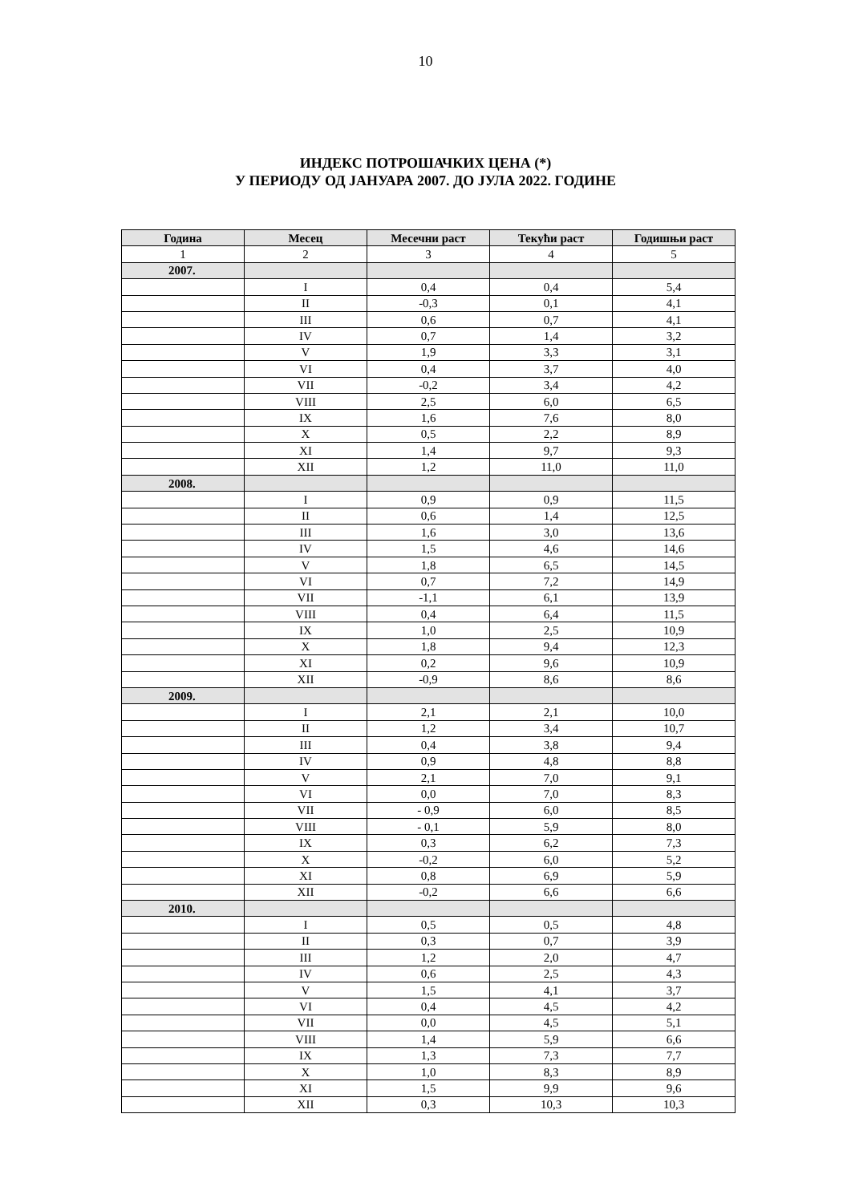10
ИНДЕКС ПОТРОШАЧКИХ ЦЕНА (*)
У ПЕРИОДУ ОД ЈАНУАРА 2007. ДО ЈУЛА 2022. ГОДИНЕ
| Година | Месец | Месечни раст | Текући раст | Годишњи раст |
| --- | --- | --- | --- | --- |
| 1 | 2 | 3 | 4 | 5 |
| 2007. | | | | |
| | I | 0,4 | 0,4 | 5,4 |
| | II | -0,3 | 0,1 | 4,1 |
| | III | 0,6 | 0,7 | 4,1 |
| | IV | 0,7 | 1,4 | 3,2 |
| | V | 1,9 | 3,3 | 3,1 |
| | VI | 0,4 | 3,7 | 4,0 |
| | VII | -0,2 | 3,4 | 4,2 |
| | VIII | 2,5 | 6,0 | 6,5 |
| | IX | 1,6 | 7,6 | 8,0 |
| | X | 0,5 | 2,2 | 8,9 |
| | XI | 1,4 | 9,7 | 9,3 |
| | XII | 1,2 | 11,0 | 11,0 |
| 2008. | | | | |
| | I | 0,9 | 0,9 | 11,5 |
| | II | 0,6 | 1,4 | 12,5 |
| | III | 1,6 | 3,0 | 13,6 |
| | IV | 1,5 | 4,6 | 14,6 |
| | V | 1,8 | 6,5 | 14,5 |
| | VI | 0,7 | 7,2 | 14,9 |
| | VII | -1,1 | 6,1 | 13,9 |
| | VIII | 0,4 | 6,4 | 11,5 |
| | IX | 1,0 | 2,5 | 10,9 |
| | X | 1,8 | 9,4 | 12,3 |
| | XI | 0,2 | 9,6 | 10,9 |
| | XII | -0,9 | 8,6 | 8,6 |
| 2009. | | | | |
| | I | 2,1 | 2,1 | 10,0 |
| | II | 1,2 | 3,4 | 10,7 |
| | III | 0,4 | 3,8 | 9,4 |
| | IV | 0,9 | 4,8 | 8,8 |
| | V | 2,1 | 7,0 | 9,1 |
| | VI | 0,0 | 7,0 | 8,3 |
| | VII | - 0,9 | 6,0 | 8,5 |
| | VIII | - 0,1 | 5,9 | 8,0 |
| | IX | 0,3 | 6,2 | 7,3 |
| | X | -0,2 | 6,0 | 5,2 |
| | XI | 0,8 | 6,9 | 5,9 |
| | XII | -0,2 | 6,6 | 6,6 |
| 2010. | | | | |
| | I | 0,5 | 0,5 | 4,8 |
| | II | 0,3 | 0,7 | 3,9 |
| | III | 1,2 | 2,0 | 4,7 |
| | IV | 0,6 | 2,5 | 4,3 |
| | V | 1,5 | 4,1 | 3,7 |
| | VI | 0,4 | 4,5 | 4,2 |
| | VII | 0,0 | 4,5 | 5,1 |
| | VIII | 1,4 | 5,9 | 6,6 |
| | IX | 1,3 | 7,3 | 7,7 |
| | X | 1,0 | 8,3 | 8,9 |
| | XI | 1,5 | 9,9 | 9,6 |
| | XII | 0,3 | 10,3 | 10,3 |